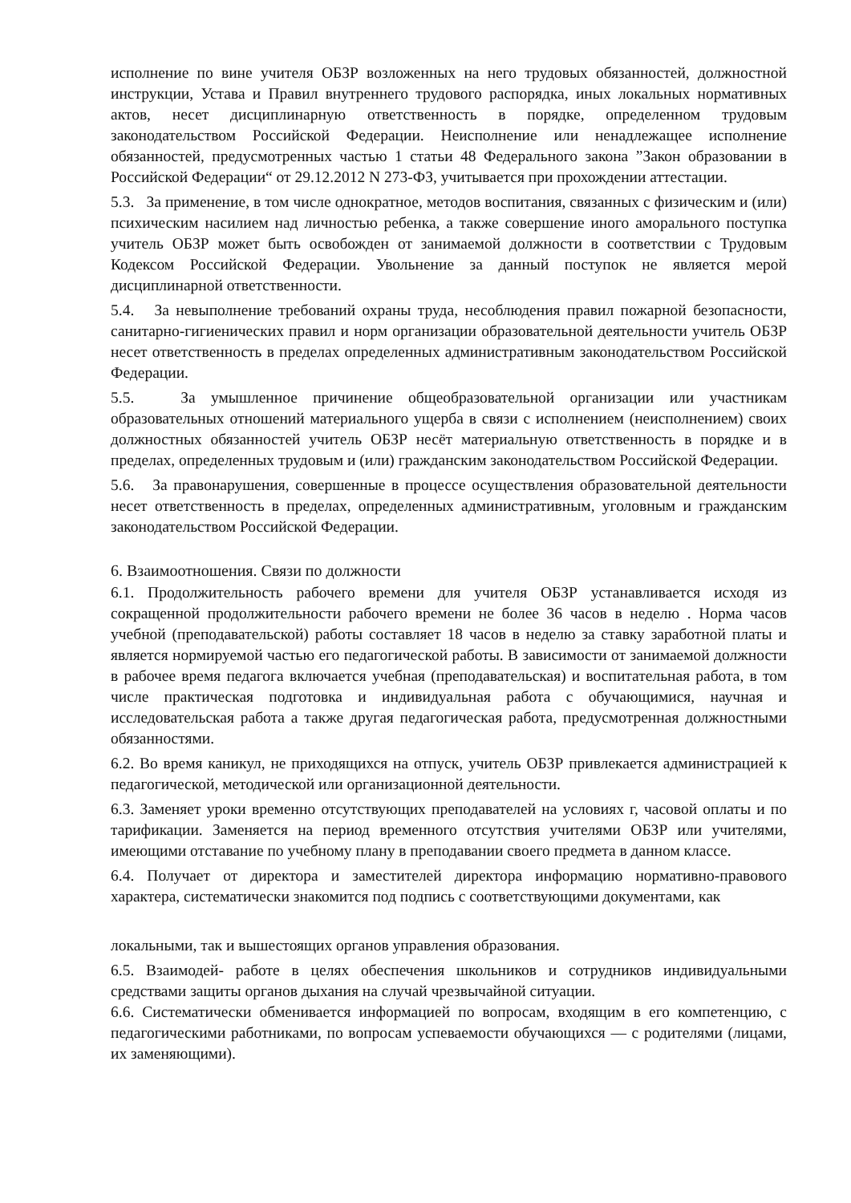исполнение по вине учителя ОБЗР возложенных на него трудовых обязанностей, должностной инструкции, Устава и Правил внутреннего трудового распорядка, иных локальных нормативных актов, несет дисциплинарную ответственность в порядке, определенном трудовым законодательством Российской Федерации. Неисполнение или ненадлежащее исполнение обязанностей, предусмотренных частью 1 статьи 48 Федерального закона ”Закон образовании в Российской Федерации“ от 29.12.2012 N 273-ФЗ, учитывается при прохождении аттестации.
5.3. За применение, в том числе однократное, методов воспитания, связанных с физическим и (или) психическим насилием над личностью ребенка, а также совершение иного аморального поступка учитель ОБЗР может быть освобожден от занимаемой должности в соответствии с Трудовым Кодексом Российской Федерации. Увольнение за данный поступок не является мерой дисциплинарной ответственности.
5.4. За невыполнение требований охраны труда, несоблюдения правил пожарной безопасности, санитарно-гигиенических правил и норм организации образовательной деятельности учитель ОБЗР несет ответственность в пределах определенных административным законодательством Российской Федерации.
5.5. За умышленное причинение общеобразовательной организации или участникам образовательных отношений материального ущерба в связи с исполнением (неисполнением) своих должностных обязанностей учитель ОБЗР несёт материальную ответственность в порядке и в пределах, определенных трудовым и (или) гражданским законодательством Российской Федерации.
5.6. За правонарушения, совершенные в процессе осуществления образовательной деятельности несет ответственность в пределах, определенных административным, уголовным и гражданским законодательством Российской Федерации.
6. Взаимоотношения. Связи по должности
6.1. Продолжительность рабочего времени для учителя ОБЗР устанавливается исходя из сокращенной продолжительности рабочего времени не более 36 часов в неделю . Норма часов учебной (преподавательской) работы составляет 18 часов в неделю за ставку заработной платы и является нормируемой частью его педагогической работы. В зависимости от занимаемой должности в рабочее время педагога включается учебная (преподавательская) и воспитательная работа, в том числе практическая подготовка и индивидуальная работа с обучающимися, научная и исследовательская работа а также другая педагогическая работа, предусмотренная должностными обязанностями.
6.2. Во время каникул, не приходящихся на отпуск, учитель ОБЗР привлекается администрацией к педагогической, методической или организационной деятельности.
6.3. Заменяет уроки временно отсутствующих преподавателей на условиях г, часовой оплаты и по тарификации. Заменяется на период временного отсутствия учителями ОБЗР или учителями, имеющими отставание по учебному плану в преподавании своего предмета в данном классе.
6.4. Получает от директора и заместителей директора информацию нормативно-правового характера, систематически знакомится под подпись с соответствующими документами, как
локальными, так и вышестоящих органов управления образования.
6.5. Взаимодей- работе в целях обеспечения школьников и сотрудников индивидуальными средствами защиты органов дыхания на случай чрезвычайной ситуации.
6.6. Систематически обменивается информацией по вопросам, входящим в его компетенцию, с педагогическими работниками, по вопросам успеваемости обучающихся — с родителями (лицами, их заменяющими).